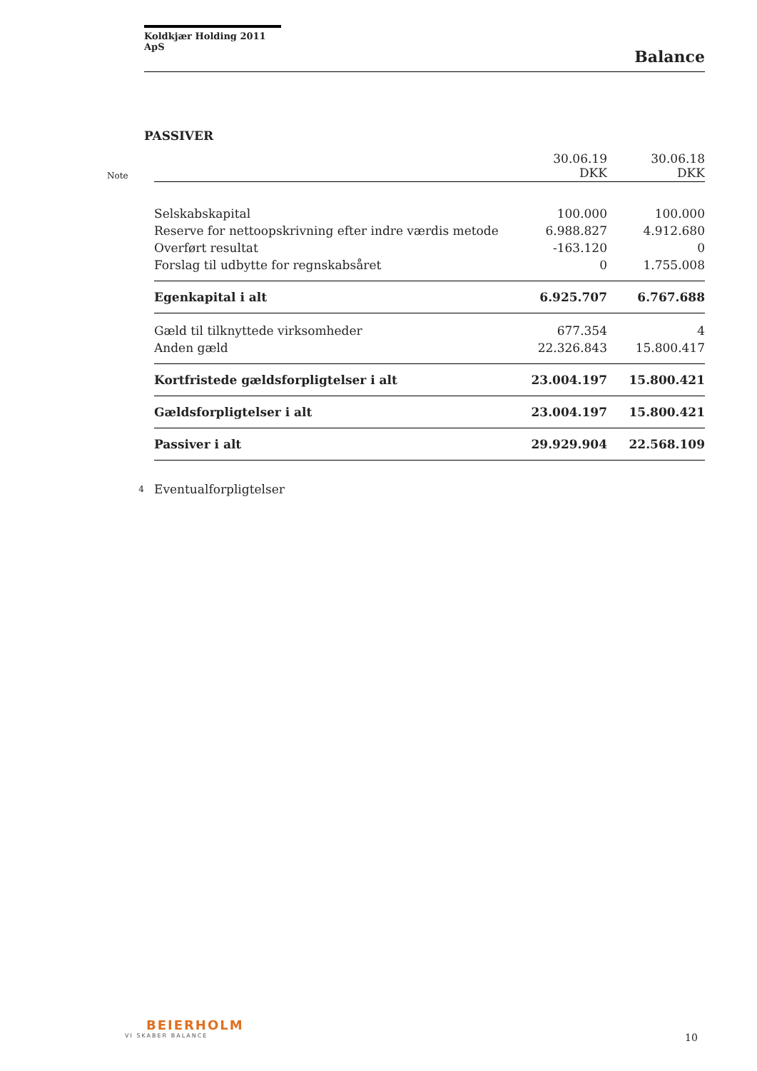Koldkjær Holding 2011 ApS
Balance
PASSIVER
| Note | | 30.06.19 DKK | 30.06.18 DKK |
| --- | --- | --- | --- |
| | Selskabskapital | 100.000 | 100.000 |
| | Reserve for nettoopskrivning efter indre værdis metode | 6.988.827 | 4.912.680 |
| | Overført resultat | -163.120 | 0 |
| | Forslag til udbytte for regnskabsåret | 0 | 1.755.008 |
| | Egenkapital i alt | 6.925.707 | 6.767.688 |
| | Gæld til tilknyttede virksomheder | 677.354 | 4 |
| | Anden gæld | 22.326.843 | 15.800.417 |
| | Kortfristede gældsforpligtelser i alt | 23.004.197 | 15.800.421 |
| | Gældsforpligtelser i alt | 23.004.197 | 15.800.421 |
| | Passiver i alt | 29.929.904 | 22.568.109 |
| 4 | Eventualforpligtelser | | |
BEIERHOLM
VI SKABER BALANCE
10